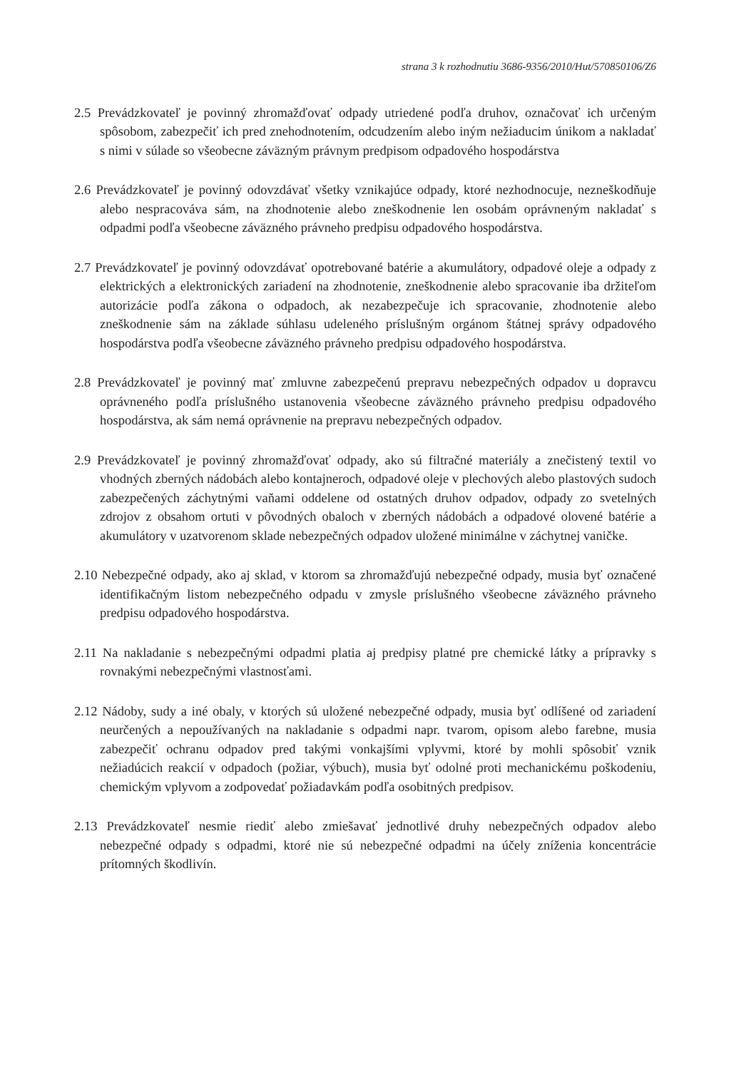strana 3 k rozhodnutiu 3686-9356/2010/Hut/570850106/Z6
2.5 Prevádzkovateľ je povinný zhromažďovať odpady utriedené podľa druhov, označovať ich určeným spôsobom, zabezpečiť ich pred znehodnotením, odcudzením alebo iným nežiaducim únikom a nakladať s nimi v súlade so všeobecne záväzným právnym predpisom odpadového hospodárstva
2.6 Prevádzkovateľ je povinný odovzdávať všetky vznikajúce odpady, ktoré nezhodnocuje, nezneškodňuje alebo nespracováva sám, na zhodnotenie alebo zneškodnenie len osobám oprávneným nakladať s odpadmi podľa všeobecne záväzného právneho predpisu odpadového hospodárstva.
2.7 Prevádzkovateľ je povinný odovzdávať opotrebované batérie a akumulátory, odpadové oleje a odpady z elektrických a elektronických zariadení na zhodnotenie, zneškodnenie alebo spracovanie iba držiteľom autorizácie podľa zákona o odpadoch, ak nezabezpečuje ich spracovanie, zhodnotenie alebo zneškodnenie sám na základe súhlasu udeleného príslušným orgánom štátnej správy odpadového hospodárstva podľa všeobecne záväzného právneho predpisu odpadového hospodárstva.
2.8 Prevádzkovateľ je povinný mať zmluvne zabezpečenú prepravu nebezpečných odpadov u dopravcu oprávneného podľa príslušného ustanovenia všeobecne záväzného právneho predpisu odpadového hospodárstva, ak sám nemá oprávnenie na prepravu nebezpečných odpadov.
2.9 Prevádzkovateľ je povinný zhromažďovať odpady, ako sú filtračné materiály a znečistený textil vo vhodných zberných nádobách alebo kontajneroch, odpadové oleje v plechových alebo plastových sudoch zabezpečených záchytnými vaňami oddelene od ostatných druhov odpadov, odpady zo svetelných zdrojov z obsahom ortuti v pôvodných obaloch v zberných nádobách a odpadové olovené batérie a akumulátory v uzatvorenom sklade nebezpečných odpadov uložené minimálne v záchytnej vaničke.
2.10 Nebezpečné odpady, ako aj sklad, v ktorom sa zhromažďujú nebezpečné odpady, musia byť označené identifikačným listom nebezpečného odpadu v zmysle príslušného všeobecne záväzného právneho predpisu odpadového hospodárstva.
2.11 Na nakladanie s nebezpečnými odpadmi platia aj predpisy platné pre chemické látky a prípravky s rovnakými nebezpečnými vlastnosťami.
2.12 Nádoby, sudy a iné obaly, v ktorých sú uložené nebezpečné odpady, musia byť odlíšené od zariadení neurčených a nepoužívaných na nakladanie s odpadmi napr. tvarom, opisom alebo farebne, musia zabezpečiť ochranu odpadov pred takými vonkajšími vplyvmi, ktoré by mohli spôsobiť vznik nežiadúcich reakcií v odpadoch (požiar, výbuch), musia byť odolné proti mechanickému poškodeniu, chemickým vplyvom a zodpovedať požiadavkám podľa osobitných predpisov.
2.13 Prevádzkovateľ nesmie riediť alebo zmiešavať jednotlivé druhy nebezpečných odpadov alebo nebezpečné odpady s odpadmi, ktoré nie sú nebezpečné odpadmi na účely zníženia koncentrácie prítomných škodlivín.